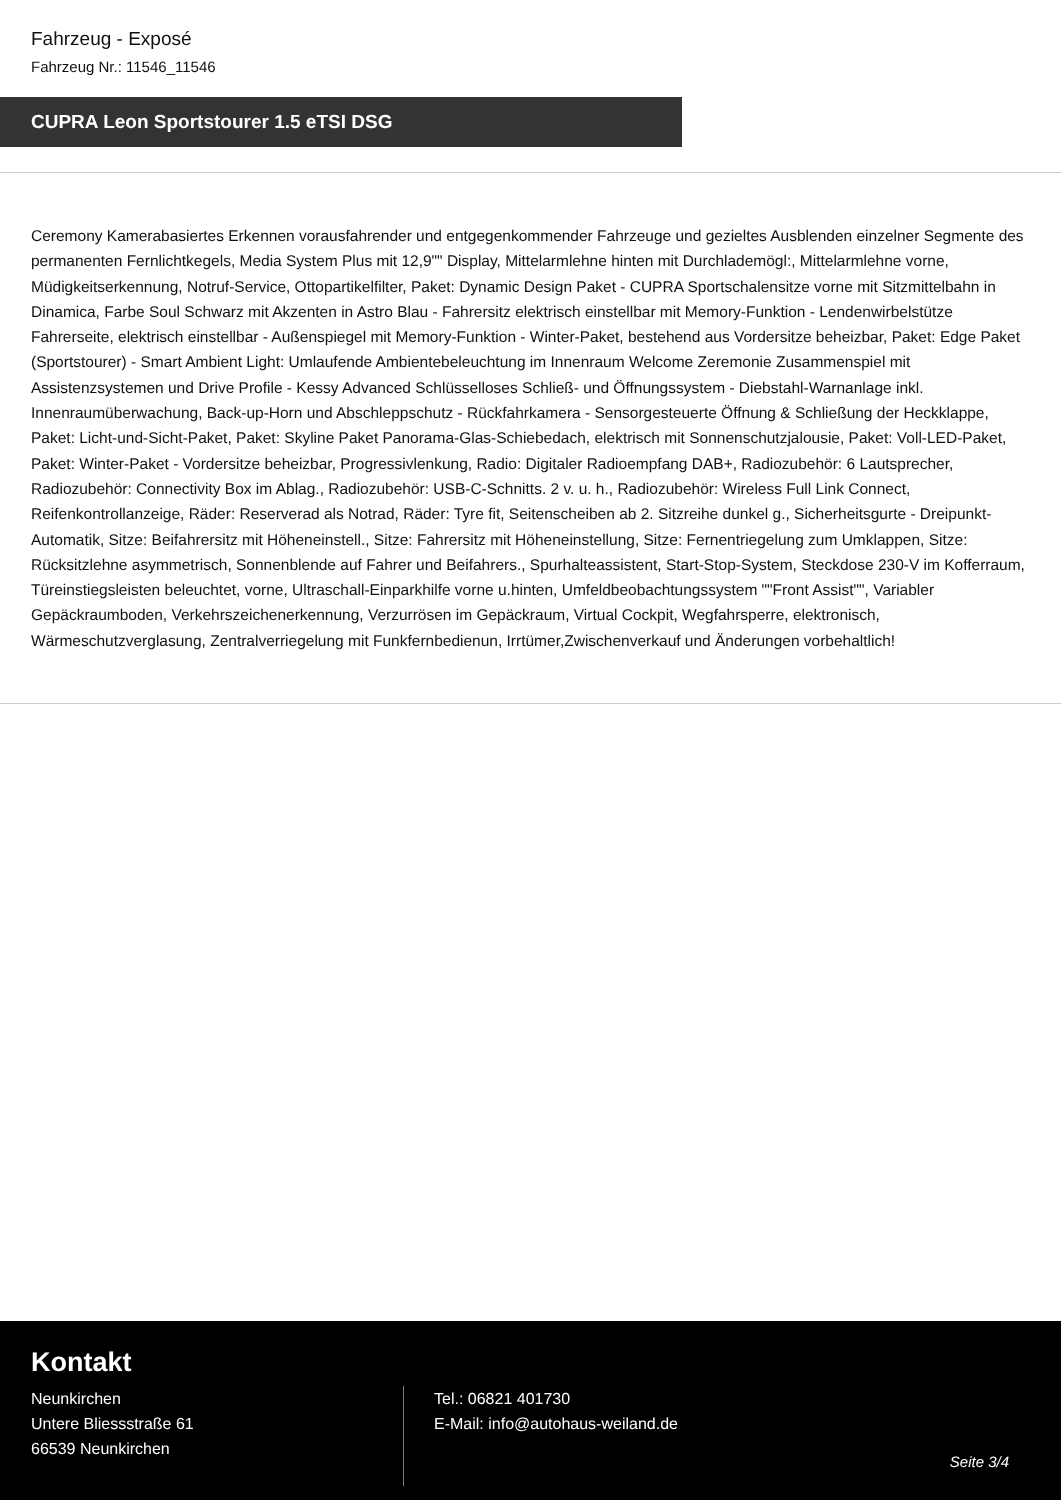Fahrzeug - Exposé
Fahrzeug Nr.: 11546_11546
CUPRA Leon Sportstourer 1.5 eTSI DSG
Ceremony Kamerabasiertes Erkennen vorausfahrender und entgegenkommender Fahrzeuge und gezieltes Ausblenden einzelner Segmente des permanenten Fernlichtkegels, Media System Plus mit 12,9"" Display, Mittelarmlehne hinten mit Durchlademögl:, Mittelarmlehne vorne, Müdigkeitserkennung, Notruf-Service, Ottopartikelfilter, Paket: Dynamic Design Paket - CUPRA Sportschalensitze vorne mit Sitzmittelbahn in Dinamica, Farbe Soul Schwarz mit Akzenten in Astro Blau - Fahrersitz elektrisch einstellbar mit Memory-Funktion - Lendenwirbelstütze Fahrerseite, elektrisch einstellbar - Außenspiegel mit Memory-Funktion - Winter-Paket, bestehend aus Vordersitze beheizbar, Paket: Edge Paket (Sportstourer) - Smart Ambient Light: Umlaufende Ambientebeleuchtung im Innenraum Welcome Zeremonie Zusammenspiel mit Assistenzsystemen und Drive Profile - Kessy Advanced Schlüsselloses Schließ- und Öffnungssystem - Diebstahl-Warnanlage inkl. Innenraumüberwachung, Back-up-Horn und Abschleppschutz - Rückfahrkamera - Sensorgesteuerte Öffnung & Schließung der Heckklappe, Paket: Licht-und-Sicht-Paket, Paket: Skyline Paket Panorama-Glas-Schiebedach, elektrisch mit Sonnenschutzjalousie, Paket: Voll-LED-Paket, Paket: Winter-Paket - Vordersitze beheizbar, Progressivlenkung, Radio: Digitaler Radioempfang DAB+, Radiozubehör: 6 Lautsprecher, Radiozubehör: Connectivity Box im Ablag., Radiozubehör: USB-C-Schnitts. 2 v. u. h., Radiozubehör: Wireless Full Link Connect, Reifenkontrollanzeige, Räder: Reserverad als Notrad, Räder: Tyre fit, Seitenscheiben ab 2. Sitzreihe dunkel g., Sicherheitsgurte - Dreipunkt-Automatik, Sitze: Beifahrersitz mit Höheneinstell., Sitze: Fahrersitz mit Höheneinstellung, Sitze: Fernentriegelung zum Umklappen, Sitze: Rücksitzlehne asymmetrisch, Sonnenblende auf Fahrer und Beifahrers., Spurhalteassistent, Start-Stop-System, Steckdose 230-V im Kofferraum, Türeinstiegsleisten beleuchtet, vorne, Ultraschall-Einparkhilfe vorne u.hinten, Umfeldbeobachtungssystem ""Front Assist"", Variabler Gepäckraumboden, Verkehrszeichenerkennung, Verzurrösen im Gepäckraum, Virtual Cockpit, Wegfahrsperre, elektronisch, Wärmeschutzverglasung, Zentralverriegelung mit Funkfernbedienun, Irrtümer,Zwischenverkauf und Änderungen vorbehaltlich!
Kontakt
Neunkirchen
Untere Bliessstraße 61
66539 Neunkirchen
Tel.: 06821 401730
E-Mail: info@autohaus-weiland.de
Seite 3/4